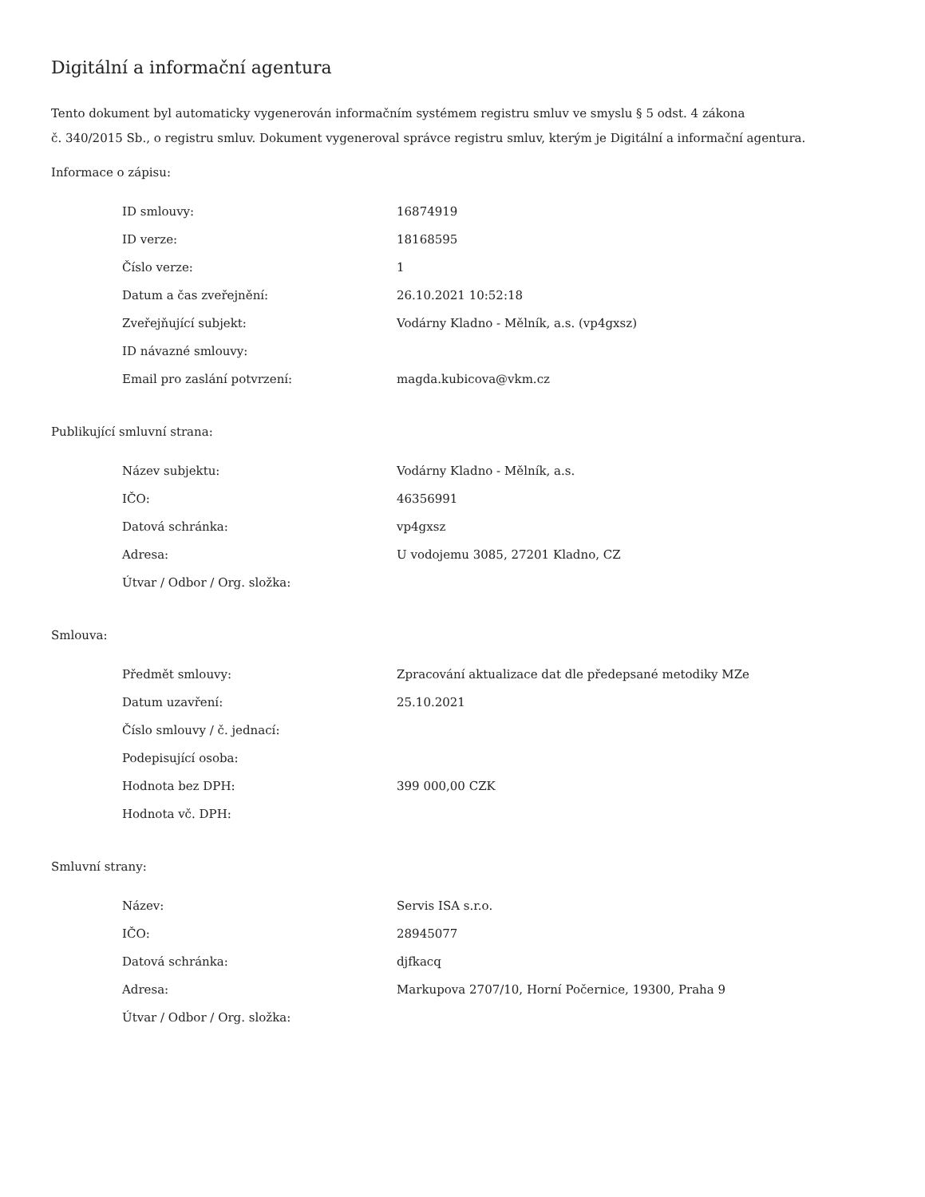Digitální a informační agentura
Tento dokument byl automaticky vygenerován informačním systémem registru smluv ve smyslu § 5 odst. 4 zákona
č. 340/2015 Sb., o registru smluv. Dokument vygeneroval správce registru smluv, kterým je Digitální a informační agentura.
Informace o zápisu:
| ID smlouvy: | 16874919 |
| ID verze: | 18168595 |
| Číslo verze: | 1 |
| Datum a čas zveřejnění: | 26.10.2021 10:52:18 |
| Zveřejňující subjekt: | Vodárny Kladno - Mělník, a.s. (vp4gxsz) |
| ID návazné smlouvy: | |
| Email pro zaslání potvrzení: | magda.kubicova@vkm.cz |
Publikující smluvní strana:
| Název subjektu: | Vodárny Kladno - Mělník, a.s. |
| IČO: | 46356991 |
| Datová schránka: | vp4gxsz |
| Adresa: | U vodojemu 3085, 27201 Kladno, CZ |
| Útvar / Odbor / Org. složka: | |
Smlouva:
| Předmět smlouvy: | Zpracování aktualizace dat dle předepsané metodiky MZe |
| Datum uzavření: | 25.10.2021 |
| Číslo smlouvy / č. jednací: | |
| Podepisující osoba: | |
| Hodnota bez DPH: | 399 000,00 CZK |
| Hodnota vč. DPH: | |
Smluvní strany:
| Název: | Servis ISA s.r.o. |
| IČO: | 28945077 |
| Datová schránka: | djfkacq |
| Adresa: | Markupova 2707/10, Horní Počernice, 19300, Praha 9 |
| Útvar / Odbor / Org. složka: | |